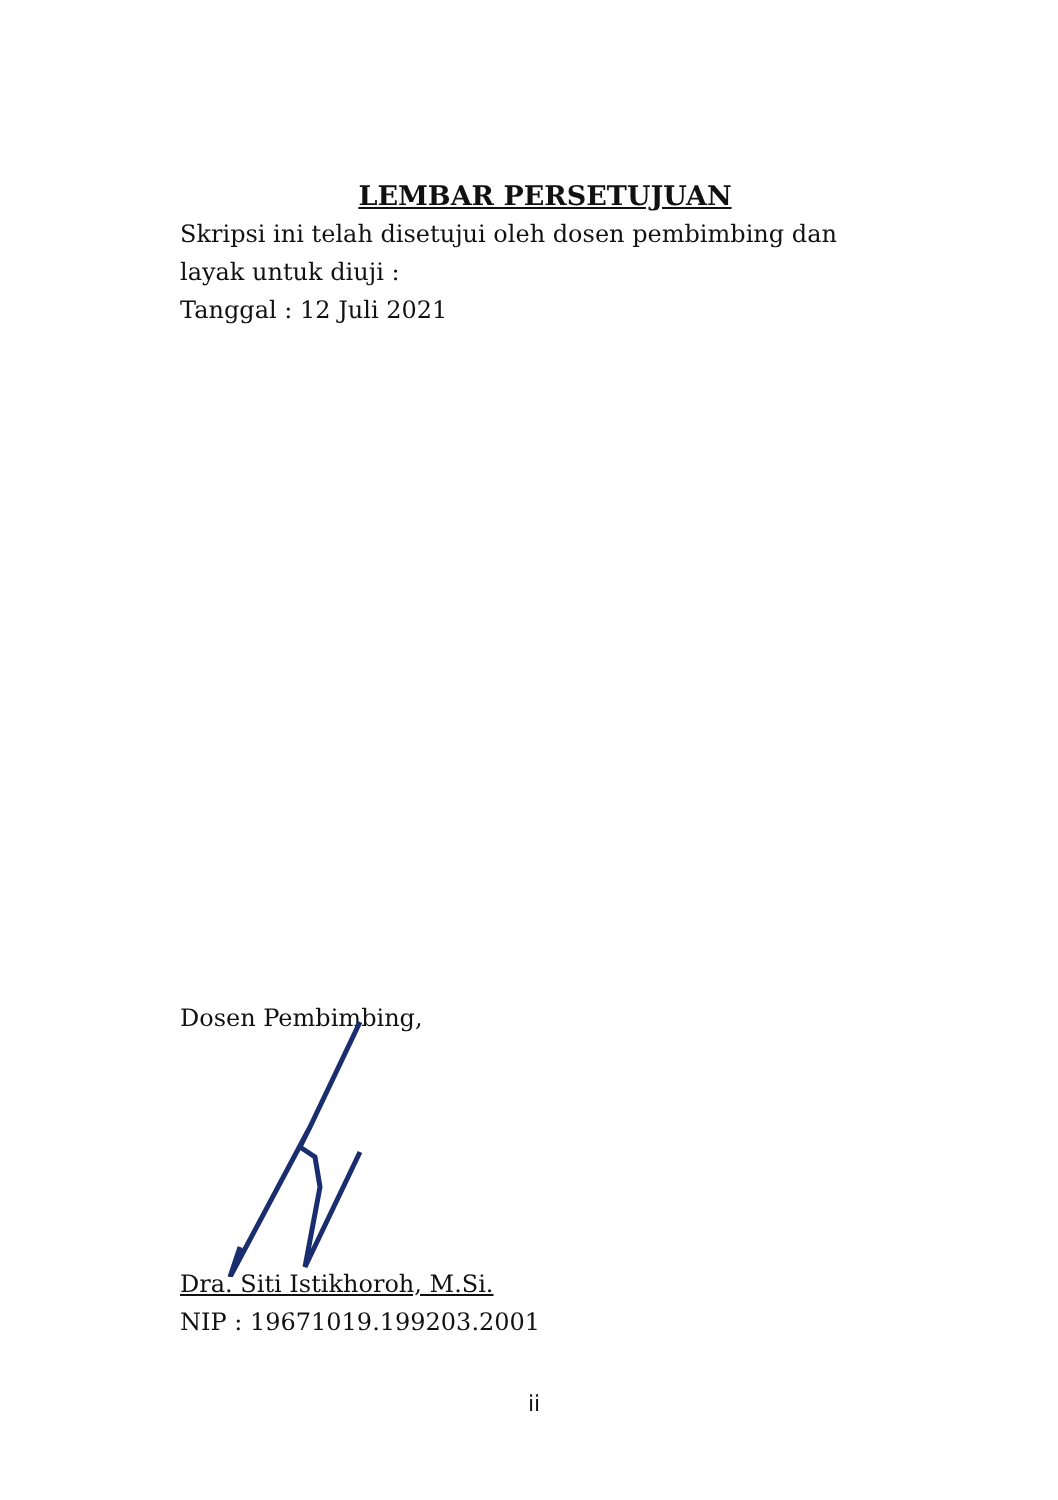LEMBAR PERSETUJUAN
Skripsi ini telah disetujui oleh dosen pembimbing dan layak untuk diuji :
Tanggal : 12 Juli 2021
Dosen Pembimbing,
Dra. Siti Istikhoroh, M.Si.
NIP : 19671019.199203.2001
ii